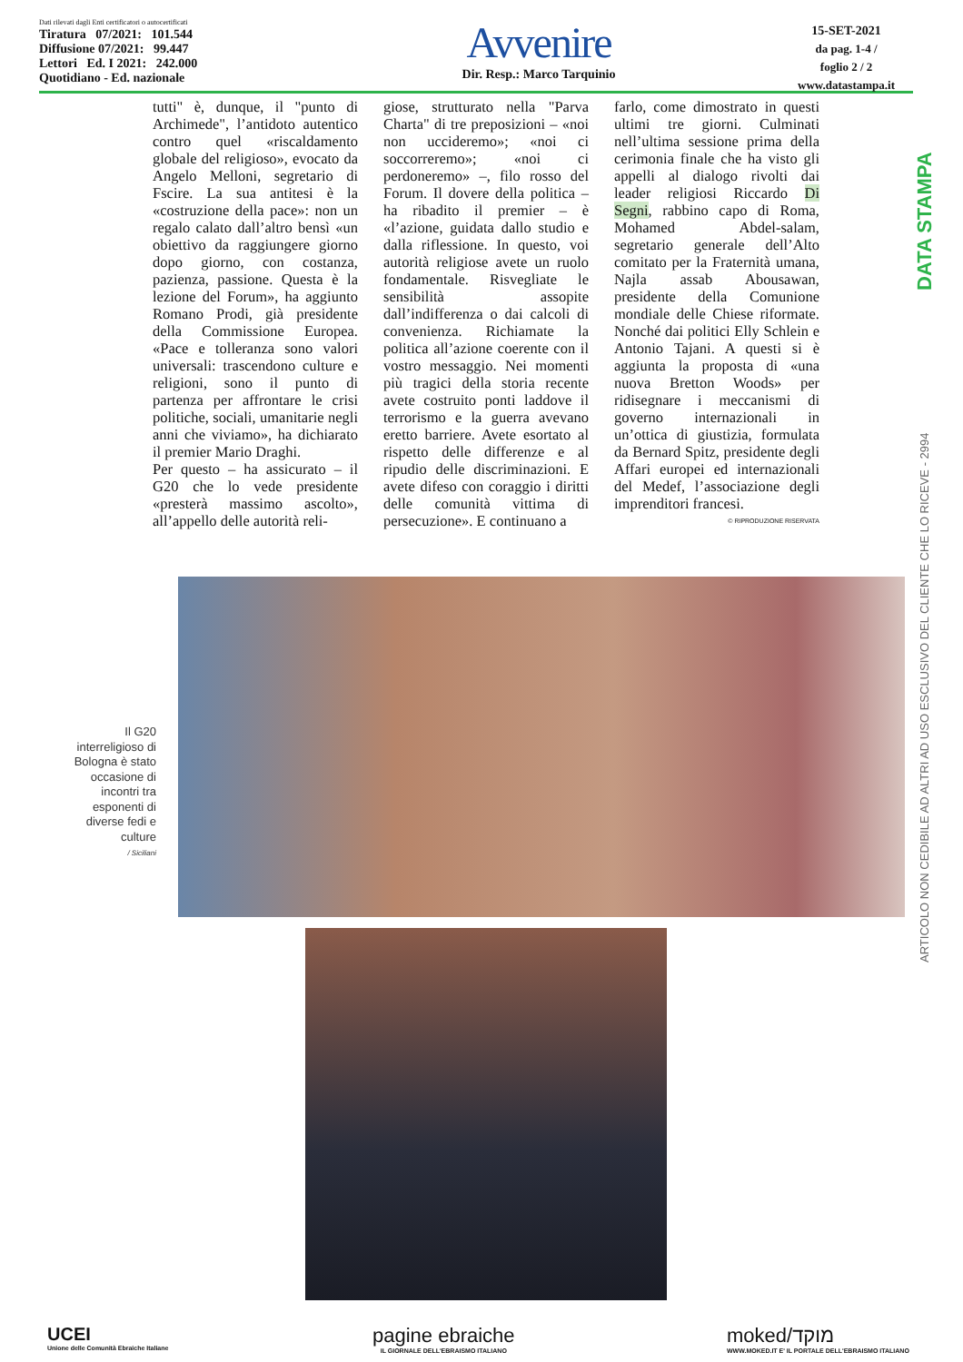Dati rilevati dagli Enti certificatori o autocertificati
Tiratura 07/2021: 101.544
Diffusione 07/2021: 99.447
Lettori Ed. I 2021: 242.000
Quotidiano - Ed. nazionale
Avvenire
Dir. Resp.: Marco Tarquinio
15-SET-2021
da pag. 1-4 /
foglio 2 / 2
www.datastampa.it
tutti" è, dunque, il "punto di Archimede", l’antidoto autentico contro quel «riscaldamento globale del religioso», evocato da Angelo Melloni, segretario di Fscire. La sua antitesi è la «costruzione della pace»: non un regalo calato dall’altro bensì «un obiettivo da raggiungere giorno dopo giorno, con costanza, pazienza, passione. Questa è la lezione del Forum», ha aggiunto Romano Prodi, già presidente della Commissione Europea. «Pace e tolleranza sono valori universali: trascendono culture e religioni, sono il punto di partenza per affrontare le crisi politiche, sociali, umanitarie negli anni che viviamo», ha dichiarato il premier Mario Draghi.
Per questo – ha assicurato – il G20 che lo vede presidente «presterà massimo ascolto», all’appello delle autorità reli-
giose, strutturato nella "Parva Charta" di tre preposizioni – «noi non uccideremo»; «noi ci soccorreremo»; «noi ci perdoneremo» –, filo rosso del Forum. Il dovere della politica – ha ribadito il premier – è «l’azione, guidata dallo studio e dalla riflessione. In questo, voi autorità religiose avete un ruolo fondamentale. Risvegliate le sensibilità assopite dall’indifferenza o dai calcoli di convenienza. Richiamate la politica all’azione coerente con il vostro messaggio. Nei momenti più tragici della storia recente avete costruito ponti laddove il terrorismo e la guerra avevano eretto barriere. Avete esortato al rispetto delle differenze e al ripudio delle discriminazioni. E avete difeso con coraggio i diritti delle comunità vittima di persecuzione». E continuano a
farlo, come dimostrato in questi ultimi tre giorni. Culminati nell’ultima sessione prima della cerimonia finale che ha visto gli appelli al dialogo rivolti dai leader religiosi Riccardo Di Segni, rabbino capo di Roma, Mohamed Abdel-salam, segretario generale dell’Alto comitato per la Fraternità umana, Najla assab Abousawan, presidente della Comunione mondiale delle Chiese riformate. Nonché dai politici Elly Schlein e Antonio Tajani. A questi si è aggiunta la proposta di «una nuova Bretton Woods» per ridisegnare i meccanismi di governo internazionali in un’ottica di giustizia, formulata da Bernard Spitz, presidente degli Affari europei ed internazionali del Medef, l’associazione degli imprenditori francesi.
© RIPRODUZIONE RISERVATA
Il G20 interreligioso di Bologna è stato occasione di incontri tra esponenti di diverse fedi e culture
/ Siciliani
DATA STAMPA
ARTICOLO NON CEDIBILE AD ALTRI AD USO ESCLUSIVO DEL CLIENTE CHE LO RICEVE - 2994
UCEI
Unione delle Comunità Ebraiche Italiane
pagine ebraiche
IL GIORNALE DELL'EBRAISMO ITALIANO
moked/מוקד
WWW.MOKED.IT E' IL PORTALE DELL'EBRAISMO ITALIANO